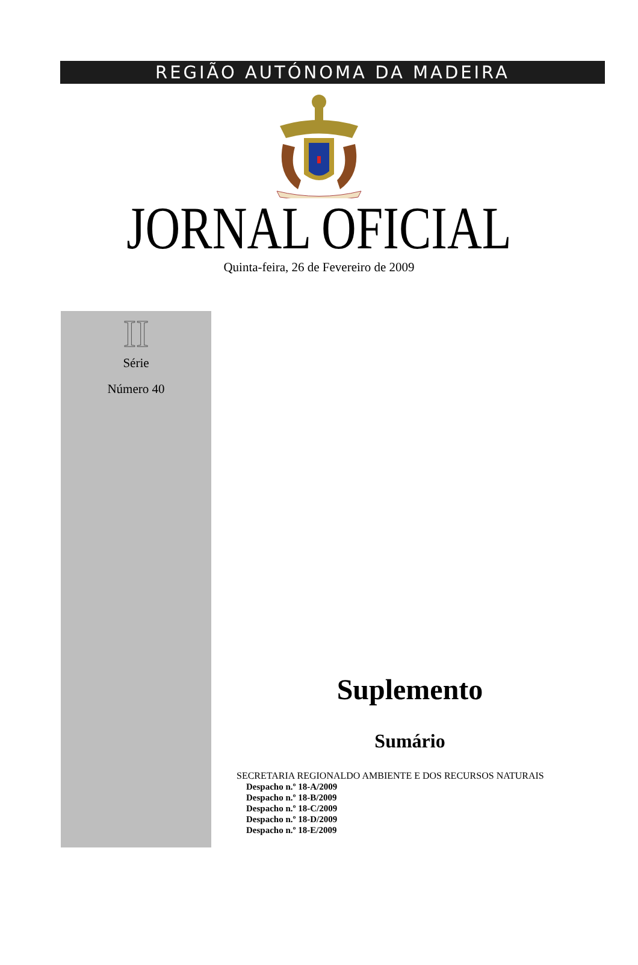REGIÃO AUTÓNOMA DA MADEIRA
JORNAL OFICIAL
Quinta-feira, 26 de Fevereiro de 2009
II
Série
Número 40
Suplemento
Sumário
SECRETARIA REGIONALDO AMBIENTE E DOS RECURSOS NATURAIS
Despacho n.º 18-A/2009
Despacho n.º 18-B/2009
Despacho n.º 18-C/2009
Despacho n.º 18-D/2009
Despacho n.º 18-E/2009